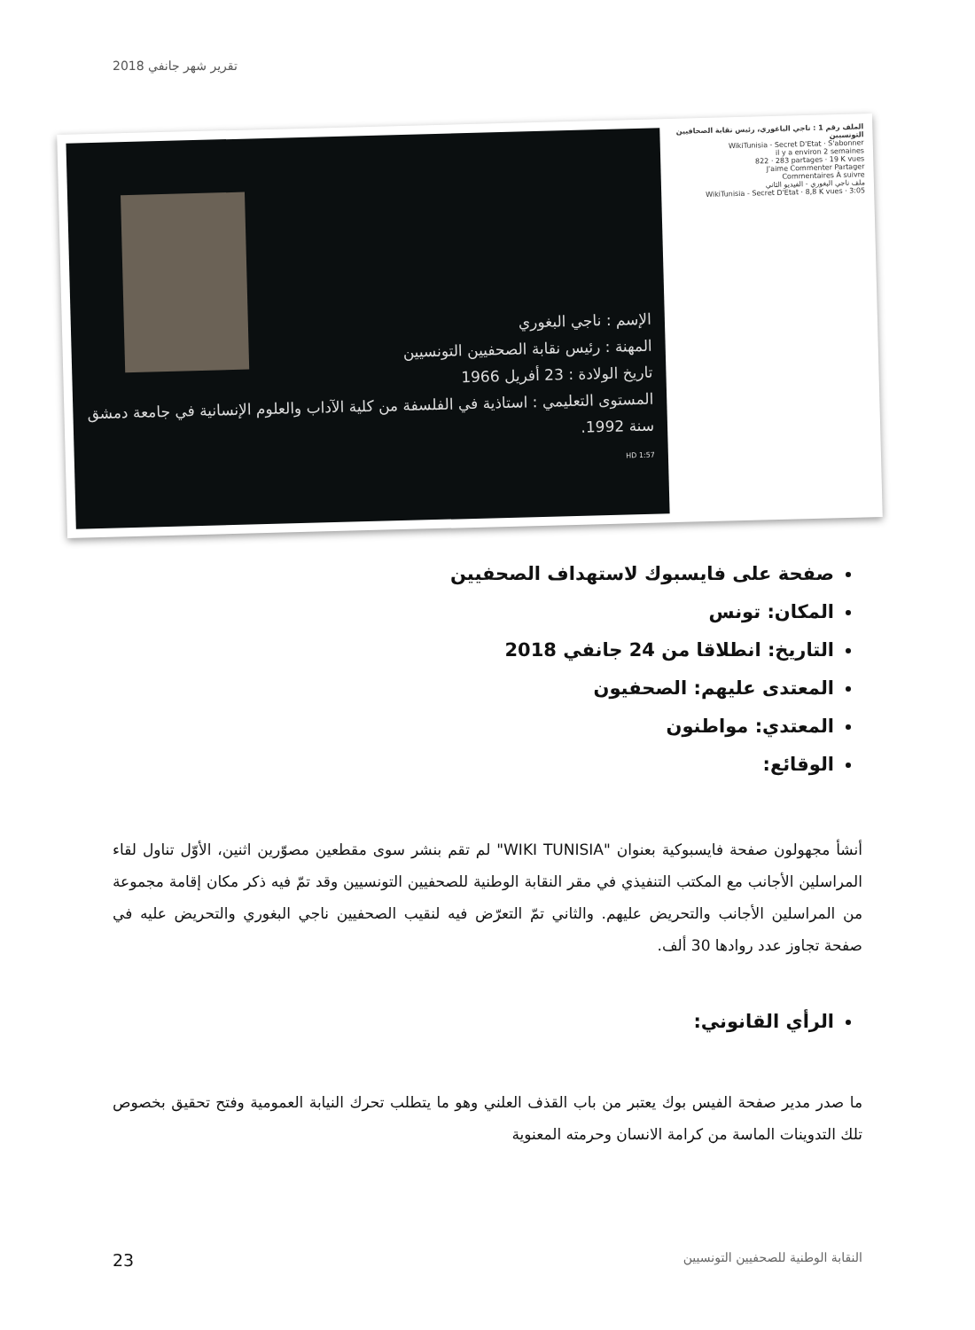تقرير شهر جانفي 2018
الإسم : ناجي البغوري
المهنة : رئيس نقابة الصحفيين التونسيين
تاريخ الولادة : 23 أفريل 1966
المستوى التعليمي : استاذية في الفلسفة من كلية الآداب والعلوم الإنسانية في جامعة دمشق سنة 1992.
1:57 HD
الملف رقم 1 : ناجي الباغوري، رئيس نقابة الصحافيين التونسيين
WikiTunisia - Secret D'Etat · S'abonner
il y a environ 2 semaines
822 · 283 partages · 19 K vues
J'aime Commenter Partager
Commentaires À suivre
ملف ناجي البغوري - الفيديو الثاني
WikiTunisia - Secret D'Etat · 8,8 K vues · 3:05
صفحة على فايسبوك لاستهداف الصحفيين
المكان: تونس
التاريخ: انطلاقا من 24 جانفي 2018
المعتدى عليهم: الصحفيون
المعتدي: مواطنون
الوقائع:
أنشأ مجهولون صفحة فايسبوكية بعنوان "WIKI TUNISIA" لم تقم بنشر سوى مقطعين مصوّرين اثنين، الأوّل تناول لقاء المراسلين الأجانب مع المكتب التنفيذي في مقر النقابة الوطنية للصحفيين التونسيين وقد تمّ فيه ذكر مكان إقامة مجموعة من المراسلين الأجانب والتحريض عليهم. والثاني تمّ التعرّض فيه لنقيب الصحفيين ناجي البغوري والتحريض عليه في صفحة تجاوز عدد روادها 30 ألف.
الرأي القانوني:
ما صدر مدير صفحة الفيس بوك يعتبر من باب القذف العلني وهو ما يتطلب تحرك النيابة العمومية وفتح تحقيق بخصوص تلك التدوينات الماسة من كرامة الانسان وحرمته المعنوية
23
النقابة الوطنية للصحفيين التونسيين